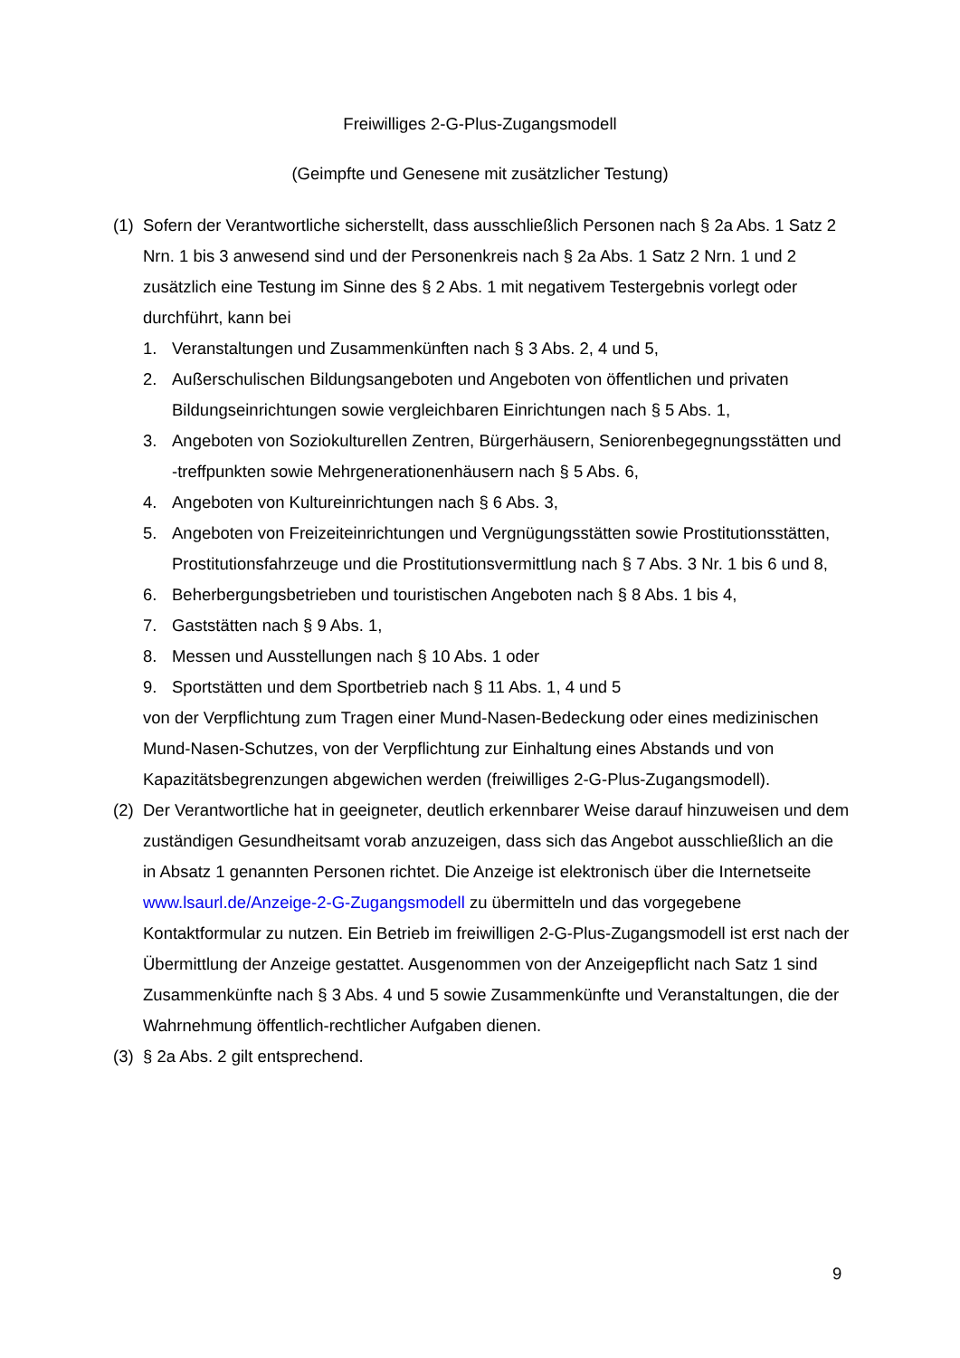Freiwilliges 2-G-Plus-Zugangsmodell
(Geimpfte und Genesene mit zusätzlicher Testung)
(1)
Sofern der Verantwortliche sicherstellt, dass ausschließlich Personen nach § 2a Abs. 1 Satz 2 Nrn. 1 bis 3 anwesend sind und der Personenkreis nach § 2a Abs. 1 Satz 2 Nrn. 1 und 2 zusätzlich eine Testung im Sinne des § 2 Abs. 1 mit negativem Testergebnis vorlegt oder durchführt, kann bei
1. Veranstaltungen und Zusammenkünften nach § 3 Abs. 2, 4 und 5,
2. Außerschulischen Bildungsangeboten und Angeboten von öffentlichen und privaten Bildungseinrichtungen sowie vergleichbaren Einrichtungen nach § 5 Abs. 1,
3. Angeboten von Soziokulturellen Zentren, Bürgerhäusern, Seniorenbegegnungsstätten und -treffpunkten sowie Mehrgenerationenhäusern nach § 5 Abs. 6,
4. Angeboten von Kultureinrichtungen nach § 6 Abs. 3,
5. Angeboten von Freizeiteinrichtungen und Vergnügungsstätten sowie Prostitutionsstätten, Prostitutionsfahrzeuge und die Prostitutionsvermittlung nach § 7 Abs. 3 Nr. 1 bis 6 und 8,
6. Beherbergungsbetrieben und touristischen Angeboten nach § 8 Abs. 1 bis 4,
7. Gaststätten nach § 9 Abs. 1,
8. Messen und Ausstellungen nach § 10 Abs. 1 oder
9. Sportstätten und dem Sportbetrieb nach § 11 Abs. 1, 4 und 5
von der Verpflichtung zum Tragen einer Mund-Nasen-Bedeckung oder eines medizinischen Mund-Nasen-Schutzes, von der Verpflichtung zur Einhaltung eines Abstands und von Kapazitätsbegrenzungen abgewichen werden (freiwilliges 2-G-Plus-Zugangsmodell).
(2)
Der Verantwortliche hat in geeigneter, deutlich erkennbarer Weise darauf hinzuweisen und dem zuständigen Gesundheitsamt vorab anzuzeigen, dass sich das Angebot ausschließlich an die in Absatz 1 genannten Personen richtet. Die Anzeige ist elektronisch über die Internetseite www.lsaurl.de/Anzeige-2-G-Zugangsmodell zu übermitteln und das vorgegebene Kontaktformular zu nutzen. Ein Betrieb im freiwilligen 2-G-Plus-Zugangsmodell ist erst nach der Übermittlung der Anzeige gestattet. Ausgenommen von der Anzeigepflicht nach Satz 1 sind Zusammenkünfte nach § 3 Abs. 4 und 5 sowie Zusammenkünfte und Veranstaltungen, die der Wahrnehmung öffentlich-rechtlicher Aufgaben dienen.
(3)
§ 2a Abs. 2 gilt entsprechend.
9